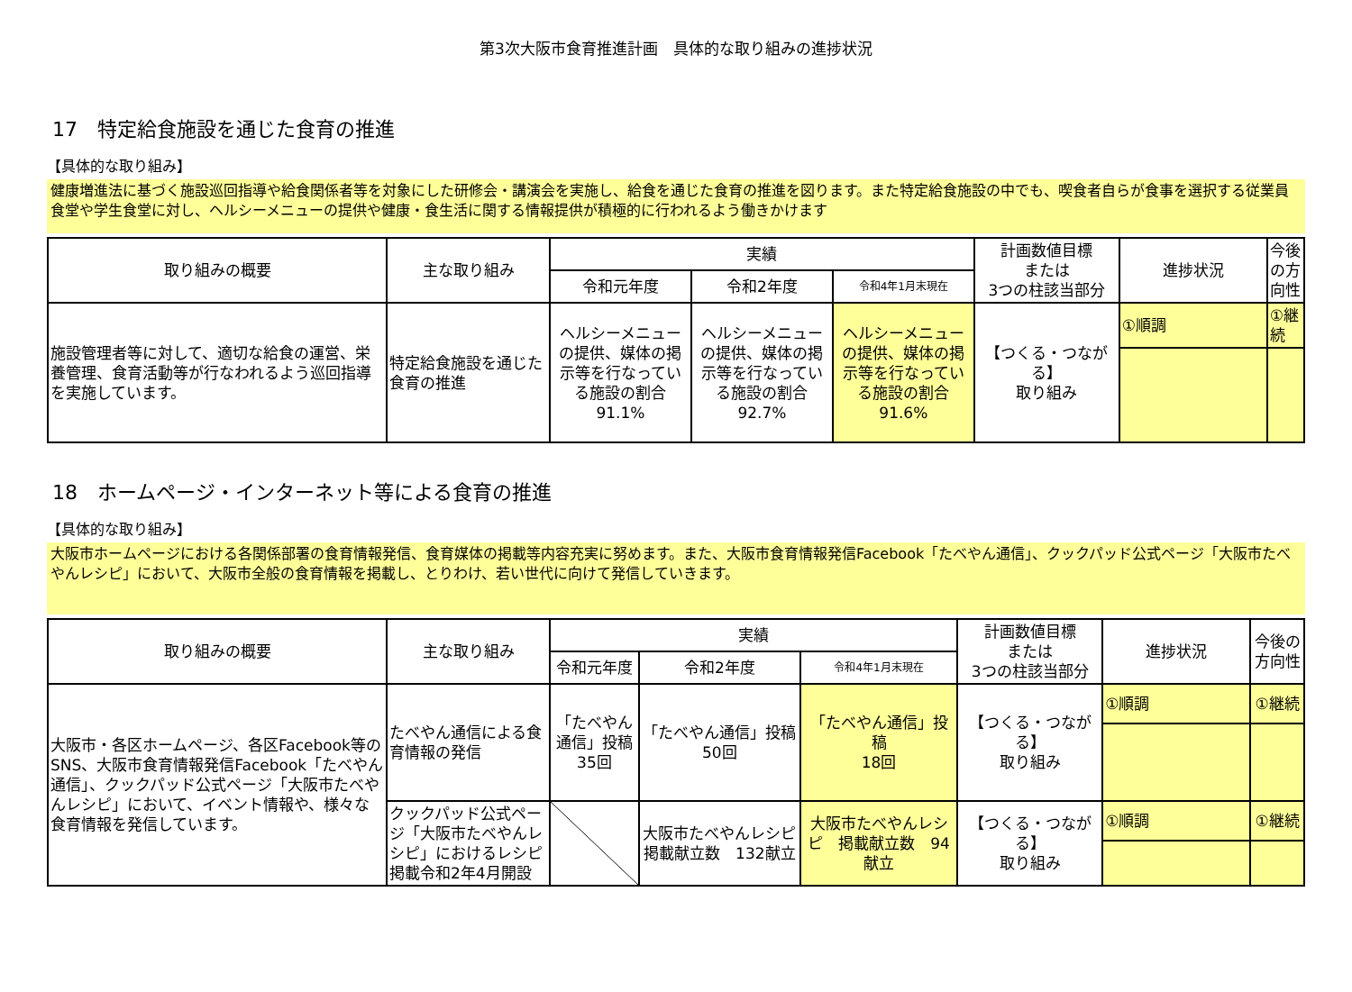第3次大阪市食育推進計画　具体的な取り組みの進捗状況
17　特定給食施設を通じた食育の推進
【具体的な取り組み】
健康増進法に基づく施設巡回指導や給食関係者等を対象にした研修会・講演会を実施し、給食を通じた食育の推進を図ります。また特定給食施設の中でも、喫食者自らが食事を選択する従業員食堂や学生食堂に対し、ヘルシーメニューの提供や健康・食生活に関する情報提供が積極的に行われるよう働きかけます
| 取り組みの概要 | 主な取り組み | 実績 | | | 計画数値目標 または 3つの柱該当部分 | 進捗状況 | 今後の方向性 |
| --- | --- | --- | --- | --- | --- | --- | --- |
| | | 令和元年度 | 令和2年度 | 令和4年1月末現在 | | | |
| 施設管理者等に対して、適切な給食の運営、栄養管理、食育活動等が行なわれるよう巡回指導を実施しています。 | 特定給食施設を通じた食育の推進 | ヘルシーメニューの提供、媒体の掲示等を行なっている施設の割合 91.1% | ヘルシーメニューの提供、媒体の掲示等を行なっている施設の割合 92.7% | ヘルシーメニューの提供、媒体の掲示等を行なっている施設の割合 91.6% | 【つくる・つながる】 取り組み | ①順調 | ①継続 |
18　ホームページ・インターネット等による食育の推進
【具体的な取り組み】
大阪市ホームページにおける各関係部署の食育情報発信、食育媒体の掲載等内容充実に努めます。また、大阪市食育情報発信Facebook「たべやん通信」、クックパッド公式ページ「大阪市たべやんレシピ」において、大阪市全般の食育情報を掲載し、とりわけ、若い世代に向けて発信していきます。
| 取り組みの概要 | 主な取り組み | 実績 | | | 計画数値目標 または 3つの柱該当部分 | 進捗状況 | 今後の方向性 |
| --- | --- | --- | --- | --- | --- | --- | --- |
| | | 令和元年度 | 令和2年度 | 令和4年1月末現在 | | | |
| 大阪市・各区ホームページ、各区Facebook等のSNS、大阪市食育情報発信Facebook「たべやん通信」、クックパッド公式ページ「大阪市たべやんレシピ」において、イベント情報や、様々な食育情報を発信しています。 | たべやん通信による食育情報の発信 | 「たべやん通信」投稿 35回 | 「たべやん通信」投稿 50回 | 「たべやん通信」投稿 18回 | 【つくる・つながる】 取り組み | ①順調 | ①継続 |
| | クックパッド公式ページ「大阪市たべやんレシピ」におけるレシピ掲載令和2年4月開設 | | 大阪市たべやんレシピ 掲載献立数 132献立 | 大阪市たべやんレシピ 掲載献立数 94献立 | 【つくる・つながる】 取り組み | ①順調 | ①継続 |